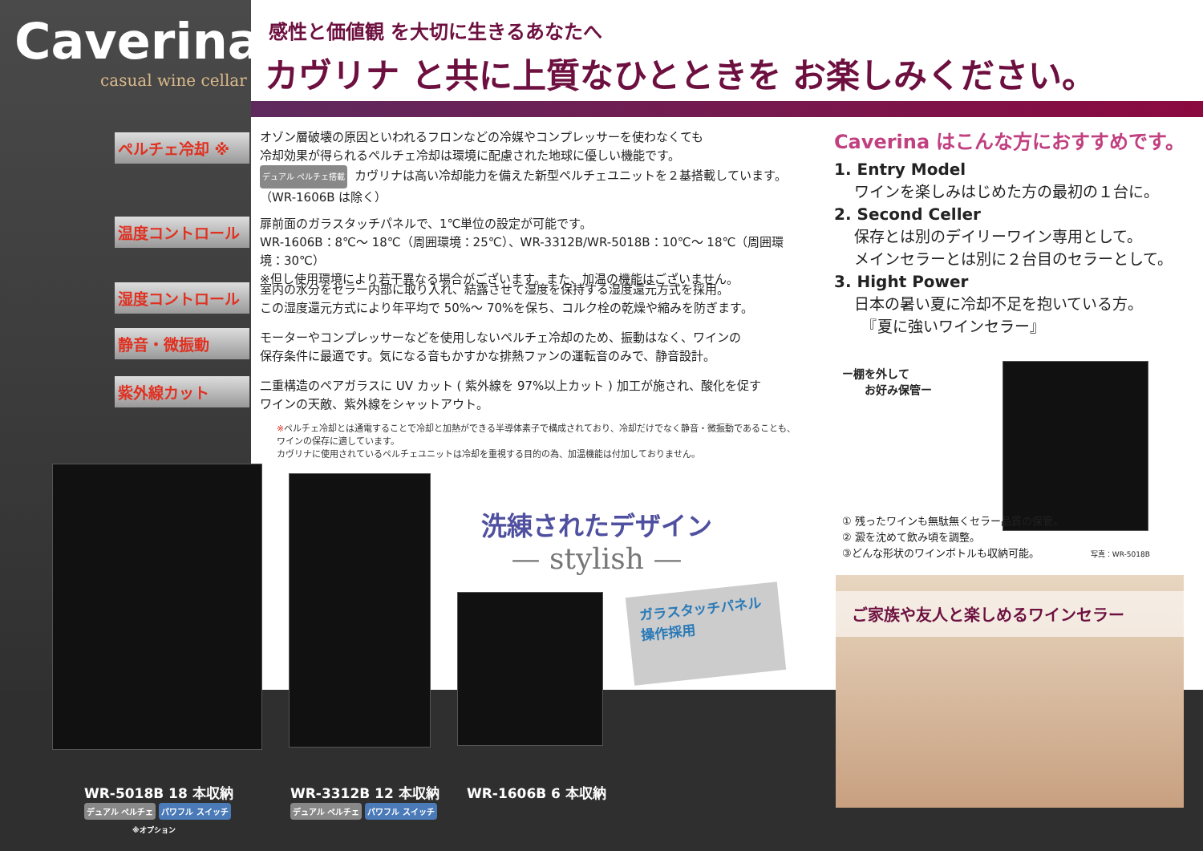Caverina
casual wine cellar
感性と価値観 を大切に生きるあなたへ
カヴリナ と共に上質なひとときを お楽しみください。
ペルチェ冷却 ※
オゾン層破壊の原因といわれるフロンなどの冷媒やコンプレッサーを使わなくても
冷却効果が得られるペルチェ冷却は環境に配慮された地球に優しい機能です。
デュアル ペルチェ搭載 カヴリナは高い冷却能力を備えた新型ペルチェユニットを２基搭載しています。
（WR-1606B は除く）
温度コントロール
扉前面のガラスタッチパネルで、1℃単位の設定が可能です。
WR-1606B：8℃～ 18℃（周囲環境：25℃）、WR-3312B/WR-5018B：10℃～ 18℃（周囲環境：30℃）
※但し使用環境により若干異なる場合がございます。また、加温の機能はございません。
湿度コントロール
室内の水分をセラー内部に取り入れ、結露させて湿度を保持する湿度還元方式を採用。
この湿度還元方式により年平均で 50%～ 70%を保ち、コルク栓の乾燥や縮みを防ぎます。
静音・微振動
モーターやコンプレッサーなどを使用しないペルチェ冷却のため、振動はなく、ワインの
保存条件に最適です。気になる音もかすかな排熱ファンの運転音のみで、静音設計。
紫外線カット
二重構造のペアガラスに UV カット ( 紫外線を 97%以上カット ) 加工が施され、酸化を促す
ワインの天敵、紫外線をシャットアウト。
※ペルチェ冷却とは通電することで冷却と加熱ができる半導体素子で構成されており、冷却だけでなく静音・微振動であることも、ワインの保存に適しています。
カヴリナに使用されているペルチェユニットは冷却を重視する目的の為、加温機能は付加しておりません。
Caverina はこんな方におすすめです。
1. Entry Model
ワインを楽しみはじめた方の最初の１台に。
2. Second Celler
保存とは別のデイリーワイン専用として。
メインセラーとは別に２台目のセラーとして。
3. Hight Power
日本の暑い夏に冷却不足を抱いている方。
　『夏に強いワインセラー』
ー棚を外して
　　お好み保管ー
① 残ったワインも無駄無くセラー品質の保管。
② 澱を沈めて飲み頃を調整。
③どんな形状のワインボトルも収納可能。 写真：WR-5018B
洗練されたデザイン
— stylish —
ガラスタッチパネル
操作採用
ご家族や友人と楽しめるワインセラー
WR-5018B 18 本収納
デュアル ペルチェ パワフル スイッチ
※オプション
WR-3312B 12 本収納
デュアル ペルチェ パワフル スイッチ
WR-1606B 6 本収納